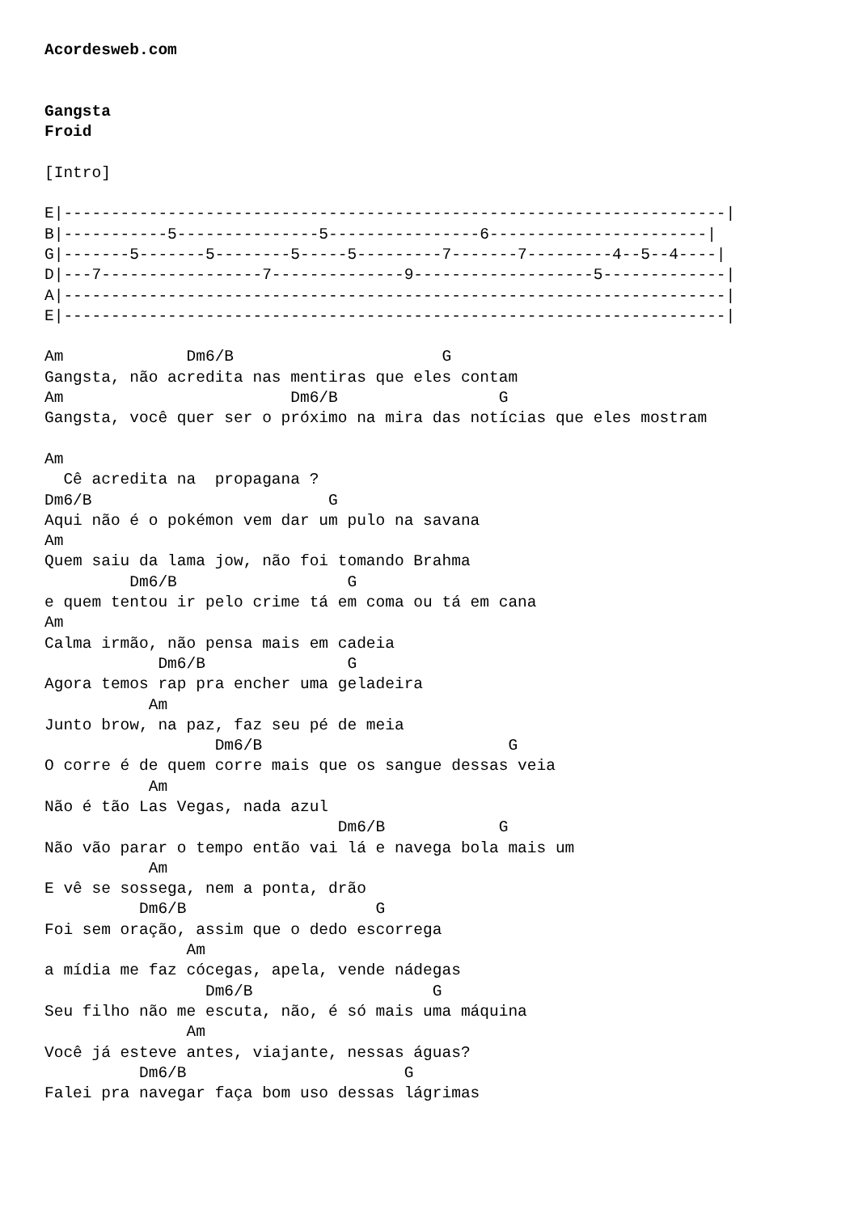Acordesweb.com


Gangsta
Froid

[Intro]

E|----------------------------------------------------------------------|
B|-----------5---------------5----------------6-----------------------|
G|-------5-------5--------5-----5---------7-------7---------4--5--4----|
D|---7-----------------7--------------9-------------------5-------------|
A|----------------------------------------------------------------------|
E|----------------------------------------------------------------------|

Am             Dm6/B                      G
Gangsta, não acredita nas mentiras que eles contam
Am                        Dm6/B                 G
Gangsta, você quer ser o próximo na mira das notícias que eles mostram

Am
  Cê acredita na  propagana ?
Dm6/B                         G
Aqui não é o pokémon vem dar um pulo na savana
Am
Quem saiu da lama jow, não foi tomando Brahma
         Dm6/B                  G
e quem tentou ir pelo crime tá em coma ou tá em cana
Am
Calma irmão, não pensa mais em cadeia
            Dm6/B               G
Agora temos rap pra encher uma geladeira
           Am
Junto brow, na paz, faz seu pé de meia
                  Dm6/B                          G
O corre é de quem corre mais que os sangue dessas veia
           Am
Não é tão Las Vegas, nada azul
                               Dm6/B            G
Não vão parar o tempo então vai lá e navega bola mais um
           Am
E vê se sossega, nem a ponta, drão
          Dm6/B                    G
Foi sem oração, assim que o dedo escorrega
               Am
a mídia me faz cócegas, apela, vende nádegas
                 Dm6/B                   G
Seu filho não me escuta, não, é só mais uma máquina
               Am
Você já esteve antes, viajante, nessas águas?
          Dm6/B                       G
Falei pra navegar faça bom uso dessas lágrimas